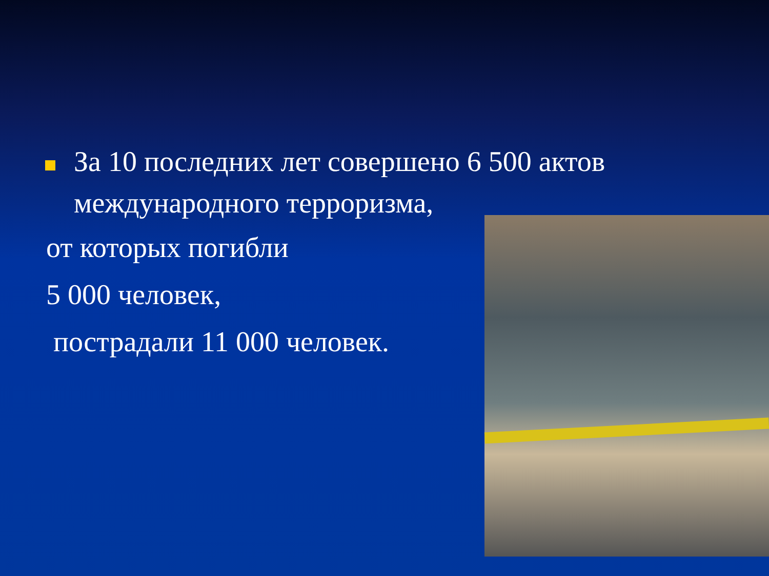За 10 последних лет совершено 6 500 актов международного терроризма,
от которых погибли
5 000 человек,
пострадали 11 000 человек.